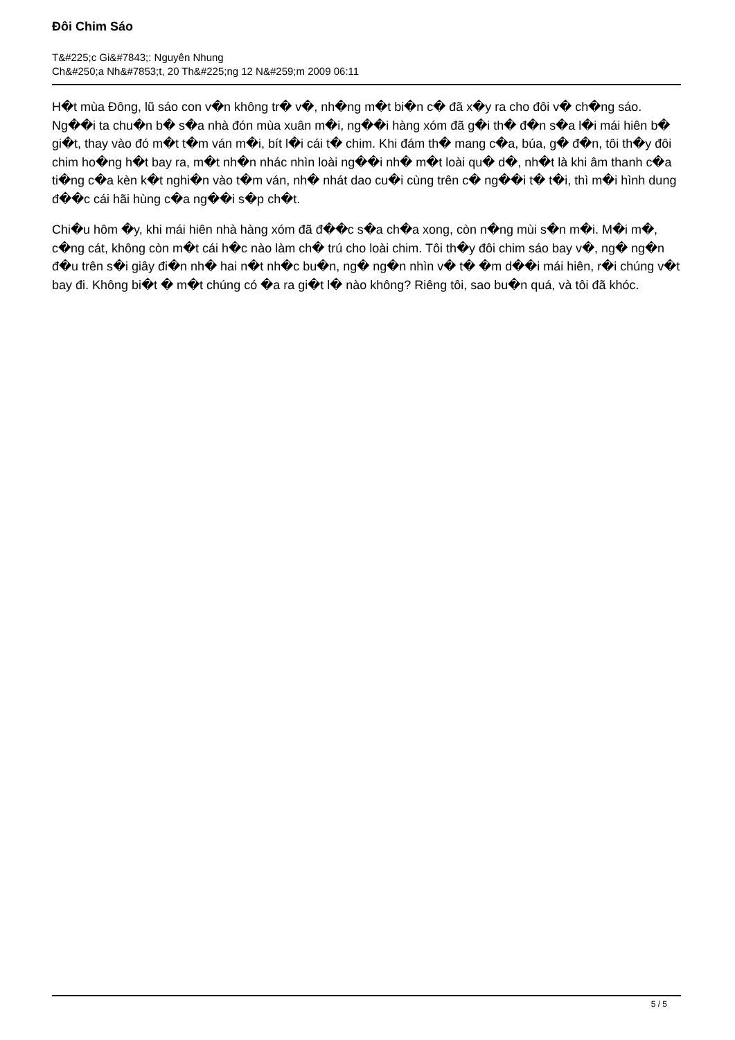Đôi Chim Sáo
T&#225;c Gi&#7843;: Nguyên Nhung
Ch&#250;a Nh&#7853;t, 20 Th&#225;ng 12 N&#259;m 2009 06:11
H�t mùa Đông, lũ sáo con v�n không tr� v�, nh�ng m�t bi�n c� đã x�y ra cho đôi v� ch�ng sáo. Ng��i ta chu�n b� s�a nhà đón mùa xuân m�i, ng��i hàng xóm đã g�i th� đ�n s�a l�i mái hiên b� gi�t, thay vào đó m�t t�m ván m�i, bít l�i cái t� chim. Khi đám th� mang c�a, búa, g� đ�n, tôi th�y đôi chim ho�ng h�t bay ra, m�t nh�n nhác nhìn loài ng��i nh� m�t loài qu� d�, nh�t là khi âm thanh c�a ti�ng c�a kèn k�t nghi�n vào t�m ván, nh� nhát dao cu�i cùng trên c� ng��i t� t�i, thì m�i hình dung đ��c cái hãi hùng c�a ng��i s�p ch�t.
Chi�u hôm �y, khi mái hiên nhà hàng xóm đã đ��c s�a ch�a xong, còn n�ng mùi s�n m�i. M�i m�, c�ng cát, không còn m�t cái h�c nào làm ch� trú cho loài chim. Tôi th�y đôi chim sáo bay v�, ng� ng�n đ�u trên s�i giây đi�n nh� hai n�t nh�c bu�n, ng� ng�n nhìn v� t� �m d��i mái hiên, r�i chúng v�t bay đi. Không bi�t � m�t chúng có �a ra gi�t l� nào không? Riêng tôi, sao bu�n quá, và tôi đã khóc.
5 / 5